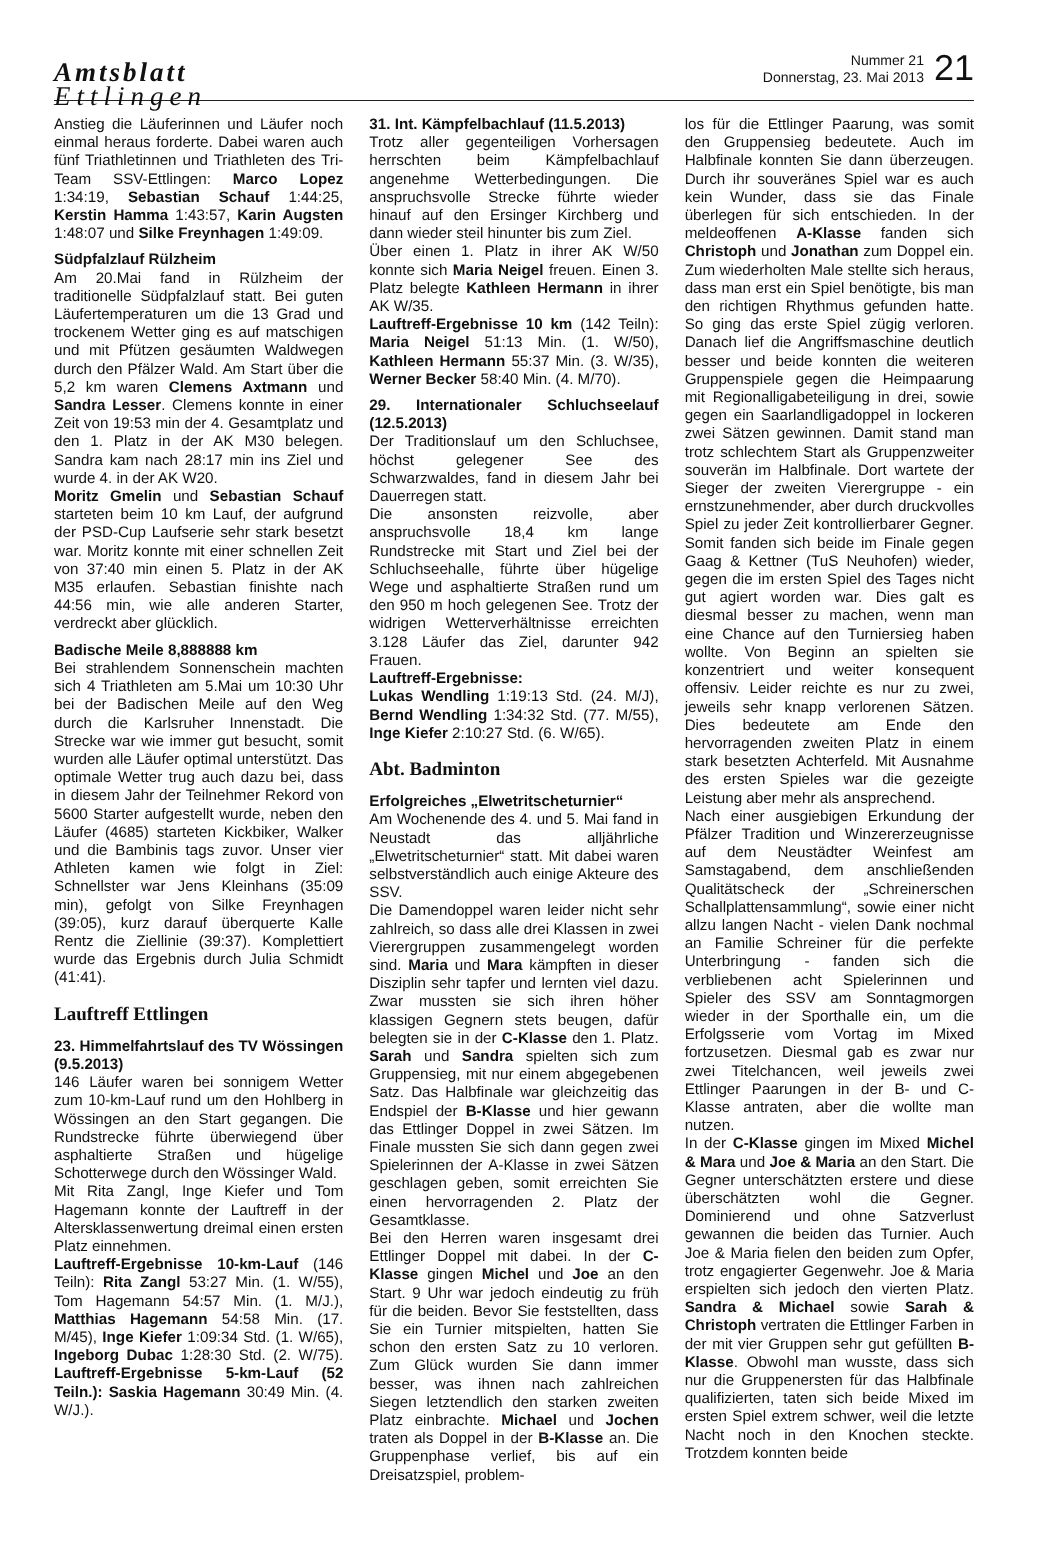Amtsblatt
Ettlingen
Nummer 21
Donnerstag, 23. Mai 2013
21
Anstieg die Läuferinnen und Läufer noch einmal heraus forderte. Dabei waren auch fünf Triathletinnen und Triathleten des Tri-Team SSV-Ettlingen: Marco Lopez 1:34:19, Sebastian Schauf 1:44:25, Kerstin Hamma 1:43:57, Karin Augsten 1:48:07 und Silke Freynhagen 1:49:09.
Südpfalzlauf Rülzheim
Am 20.Mai fand in Rülzheim der traditionelle Südpfalzlauf statt. Bei guten Läufertemperaturen um die 13 Grad und trockenem Wetter ging es auf matschigen und mit Pfützen gesäumten Waldwegen durch den Pfälzer Wald. Am Start über die 5,2 km waren Clemens Axtmann und Sandra Lesser. Clemens konnte in einer Zeit von 19:53 min der 4. Gesamtplatz und den 1. Platz in der AK M30 belegen. Sandra kam nach 28:17 min ins Ziel und wurde 4. in der AK W20.
Moritz Gmelin und Sebastian Schauf starteten beim 10 km Lauf, der aufgrund der PSD-Cup Laufserie sehr stark besetzt war. Moritz konnte mit einer schnellen Zeit von 37:40 min einen 5. Platz in der AK M35 erlaufen. Sebastian finishte nach 44:56 min, wie alle anderen Starter, verdreckt aber glücklich.
Badische Meile 8,888888 km
Bei strahlendem Sonnenschein machten sich 4 Triathleten am 5.Mai um 10:30 Uhr bei der Badischen Meile auf den Weg durch die Karlsruher Innenstadt. Die Strecke war wie immer gut besucht, somit wurden alle Läufer optimal unterstützt. Das optimale Wetter trug auch dazu bei, dass in diesem Jahr der Teilnehmer Rekord von 5600 Starter aufgestellt wurde, neben den Läufer (4685) starteten Kickbiker, Walker und die Bambinis tags zuvor. Unser vier Athleten kamen wie folgt in Ziel: Schnellster war Jens Kleinhans (35:09 min), gefolgt von Silke Freynhagen (39:05), kurz darauf überquerte Kalle Rentz die Ziellinie (39:37). Komplettiert wurde das Ergebnis durch Julia Schmidt (41:41).
Lauftreff Ettlingen
23. Himmelfahrtslauf des TV Wössingen (9.5.2013)
146 Läufer waren bei sonnigem Wetter zum 10-km-Lauf rund um den Hohlberg in Wössingen an den Start gegangen. Die Rundstrecke führte überwiegend über asphaltierte Straßen und hügelige Schotterwege durch den Wössinger Wald.
Mit Rita Zangl, Inge Kiefer und Tom Hagemann konnte der Lauftreff in der Altersklassenwertung dreimal einen ersten Platz einnehmen.
Lauftreff-Ergebnisse 10-km-Lauf (146 Teiln): Rita Zangl 53:27 Min. (1. W/55), Tom Hagemann 54:57 Min. (1. M/J.), Matthias Hagemann 54:58 Min. (17. M/45), Inge Kiefer 1:09:34 Std. (1. W/65), Ingeborg Dubac 1:28:30 Std. (2. W/75). Lauftreff-Ergebnisse 5-km-Lauf (52 Teiln.): Saskia Hagemann 30:49 Min. (4. W/J.).
31. Int. Kämpfelbachlauf (11.5.2013)
Trotz aller gegenteiligen Vorhersagen herrschten beim Kämpfelbachlauf angenehme Wetterbedingungen. Die anspruchsvolle Strecke führte wieder hinauf auf den Ersinger Kirchberg und dann wieder steil hinunter bis zum Ziel.
Über einen 1. Platz in ihrer AK W/50 konnte sich Maria Neigel freuen. Einen 3. Platz belegte Kathleen Hermann in ihrer AK W/35.
Lauftreff-Ergebnisse 10 km (142 Teiln): Maria Neigel 51:13 Min. (1. W/50), Kathleen Hermann 55:37 Min. (3. W/35), Werner Becker 58:40 Min. (4. M/70).
29. Internationaler Schluchseelauf (12.5.2013)
Der Traditionslauf um den Schluchsee, höchst gelegener See des Schwarzwaldes, fand in diesem Jahr bei Dauerregen statt.
Die ansonsten reizvolle, aber anspruchsvolle 18,4 km lange Rundstrecke mit Start und Ziel bei der Schluchseehalle, führte über hügelige Wege und asphaltierte Straßen rund um den 950 m hoch gelegenen See. Trotz der widrigen Wetterverhältnisse erreichten 3.128 Läufer das Ziel, darunter 942 Frauen.
Lauftreff-Ergebnisse:
Lukas Wendling 1:19:13 Std. (24. M/J), Bernd Wendling 1:34:32 Std. (77. M/55), Inge Kiefer 2:10:27 Std. (6. W/65).
Abt. Badminton
Erfolgreiches „Elwetritscheturnier“
Am Wochenende des 4. und 5. Mai fand in Neustadt das alljährliche „Elwetritscheturnier“ statt. Mit dabei waren selbstverständlich auch einige Akteure des SSV.
Die Damendoppel waren leider nicht sehr zahlreich, so dass alle drei Klassen in zwei Vierergruppen zusammengelegt worden sind. Maria und Mara kämpften in dieser Disziplin sehr tapfer und lernten viel dazu. Zwar mussten sie sich ihren höher klassigen Gegnern stets beugen, dafür belegten sie in der C-Klasse den 1. Platz. Sarah und Sandra spielten sich zum Gruppensieg, mit nur einem abgegebenen Satz. Das Halbfinale war gleichzeitig das Endspiel der B-Klasse und hier gewann das Ettlinger Doppel in zwei Sätzen. Im Finale mussten Sie sich dann gegen zwei Spielerinnen der A-Klasse in zwei Sätzen geschlagen geben, somit erreichten Sie einen hervorragenden 2. Platz der Gesamtklasse.
Bei den Herren waren insgesamt drei Ettlinger Doppel mit dabei. In der C- Klasse gingen Michel und Joe an den Start. 9 Uhr war jedoch eindeutig zu früh für die beiden. Bevor Sie feststellten, dass Sie ein Turnier mitspielten, hatten Sie schon den ersten Satz zu 10 verloren. Zum Glück wurden Sie dann immer besser, was ihnen nach zahlreichen Siegen letztendlich den starken zweiten Platz einbrachte. Michael und Jochen traten als Doppel in der B-Klasse an. Die Gruppenphase verlief, bis auf ein Dreisatzspiel, problem-
los für die Ettlinger Paarung, was somit den Gruppensieg bedeutete. Auch im Halbfinale konnten Sie dann überzeugen. Durch ihr souveränes Spiel war es auch kein Wunder, dass sie das Finale überlegen für sich entschieden. In der meldeoffenen A-Klasse fanden sich Christoph und Jonathan zum Doppel ein. Zum wiederholten Male stellte sich heraus, dass man erst ein Spiel benötigte, bis man den richtigen Rhythmus gefunden hatte. So ging das erste Spiel zügig verloren. Danach lief die Angriffsmaschine deutlich besser und beide konnten die weiteren Gruppenspiele gegen die Heimpaarung mit Regionalligabeteiligung in drei, sowie gegen ein Saarlandligadoppel in lockeren zwei Sätzen gewinnen. Damit stand man trotz schlechtem Start als Gruppenzweiter souverän im Halbfinale. Dort wartete der Sieger der zweiten Vierergruppe - ein ernstzunehmender, aber durch druckvolles Spiel zu jeder Zeit kontrollierbarer Gegner. Somit fanden sich beide im Finale gegen Gaag & Kettner (TuS Neuhofen) wieder, gegen die im ersten Spiel des Tages nicht gut agiert worden war. Dies galt es diesmal besser zu machen, wenn man eine Chance auf den Turniersieg haben wollte. Von Beginn an spielten sie konzentriert und weiter konsequent offensiv. Leider reichte es nur zu zwei, jeweils sehr knapp verlorenen Sätzen. Dies bedeutete am Ende den hervorragenden zweiten Platz in einem stark besetzten Achterfeld. Mit Ausnahme des ersten Spieles war die gezeigte Leistung aber mehr als ansprechend.
Nach einer ausgiebigen Erkundung der Pfälzer Tradition und Winzererzeugnisse auf dem Neustädter Weinfest am Samstagabend, dem anschließenden Qualitätscheck der „Schreinerschen Schallplattensammlung“, sowie einer nicht allzu langen Nacht - vielen Dank nochmal an Familie Schreiner für die perfekte Unterbringung - fanden sich die verbliebenen acht Spielerinnen und Spieler des SSV am Sonntagmorgen wieder in der Sporthalle ein, um die Erfolgsserie vom Vortag im Mixed fortzusetzen. Diesmal gab es zwar nur zwei Titelchancen, weil jeweils zwei Ettlinger Paarungen in der B- und C-Klasse antraten, aber die wollte man nutzen.
In der C-Klasse gingen im Mixed Michel & Mara und Joe & Maria an den Start. Die Gegner unterschätzten erstere und diese überschätzten wohl die Gegner. Dominierend und ohne Satzverlust gewannen die beiden das Turnier. Auch Joe & Maria fielen den beiden zum Opfer, trotz engagierter Gegenwehr. Joe & Maria erspielten sich jedoch den vierten Platz. Sandra & Michael sowie Sarah & Christoph vertraten die Ettlinger Farben in der mit vier Gruppen sehr gut gefüllten B-Klasse. Obwohl man wusste, dass sich nur die Gruppenersten für das Halbfinale qualifizierten, taten sich beide Mixed im ersten Spiel extrem schwer, weil die letzte Nacht noch in den Knochen steckte. Trotzdem konnten beide